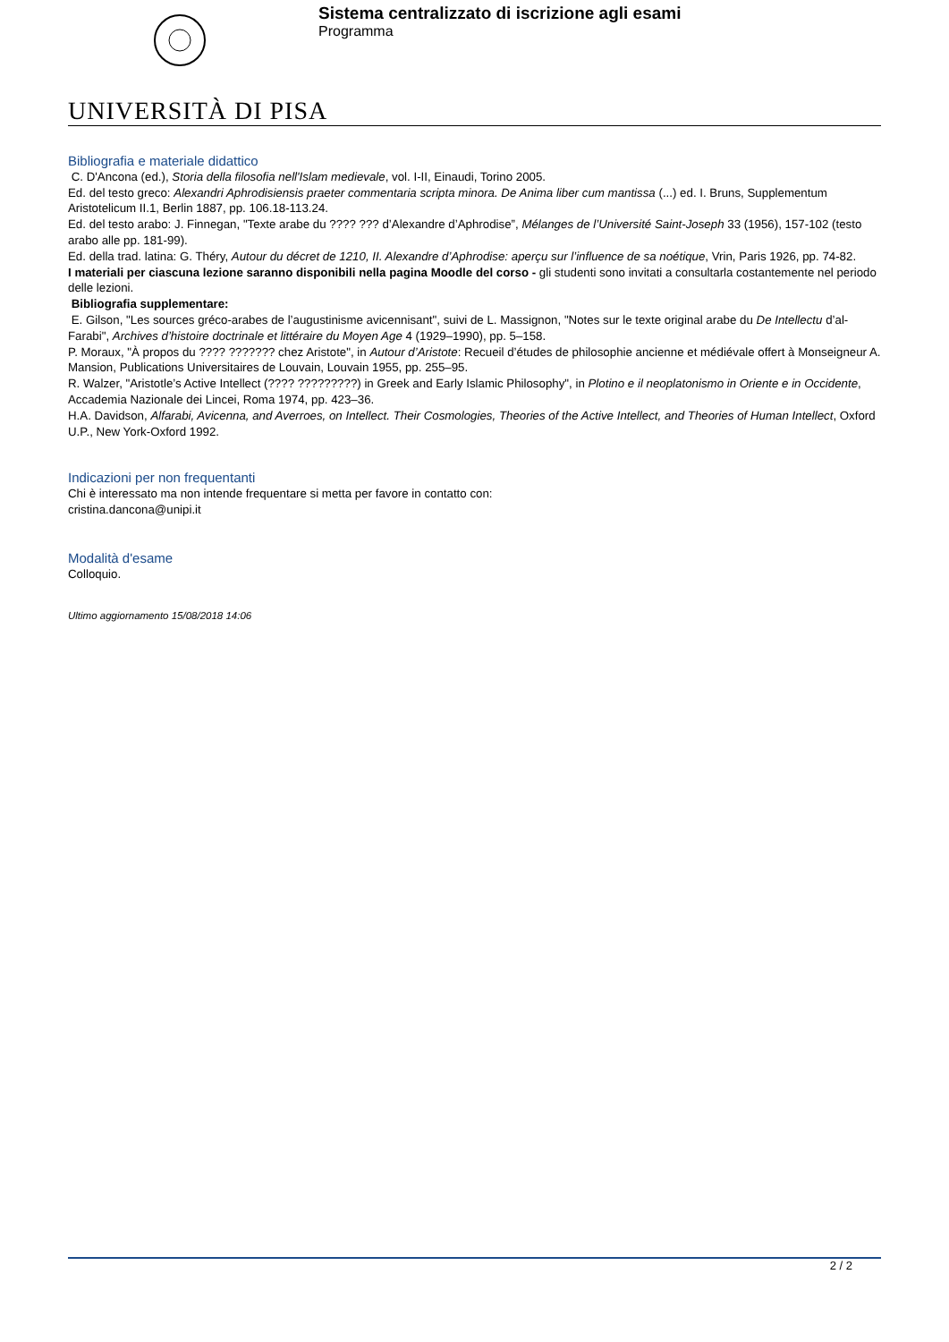Sistema centralizzato di iscrizione agli esami
Programma
UNIVERSITÀ DI PISA
Bibliografia e materiale didattico
C. D'Ancona (ed.), Storia della filosofia nell'Islam medievale, vol. I-II, Einaudi, Torino 2005.
Ed. del testo greco: Alexandri Aphrodisiensis praeter commentaria scripta minora. De Anima liber cum mantissa (...) ed. I. Bruns, Supplementum Aristotelicum II.1, Berlin 1887, pp. 106.18-113.24.
Ed. del testo arabo: J. Finnegan, "Texte arabe du ???? ??? d’Alexandre d’Aphrodise”, Mélanges de l’Université Saint-Joseph 33 (1956), 157-102 (testo arabo alle pp. 181-99).
Ed. della trad. latina: G. Théry, Autour du décret de 1210, II. Alexandre d’Aphrodise: aperçu sur l’influence de sa noétique, Vrin, Paris 1926, pp. 74-82.
I materiali per ciascuna lezione saranno disponibili nella pagina Moodle del corso - gli studenti sono invitati a consultarla costantemente nel periodo delle lezioni.
Bibliografia supplementare:
E. Gilson, "Les sources gréco-arabes de l’augustinisme avicennisant", suivi de L. Massignon, "Notes sur le texte original arabe du De Intellectu d’al-Farabi", Archives d’histoire doctrinale et littéraire du Moyen Age 4 (1929–1990), pp. 5–158.
P. Moraux, "À propos du ???? ??????? chez Aristote", in Autour d’Aristote: Recueil d’études de philosophie ancienne et médiévale offert à Monseigneur A. Mansion, Publications Universitaires de Louvain, Louvain 1955, pp. 255–95.
R. Walzer, "Aristotle’s Active Intellect (???? ?????????) in Greek and Early Islamic Philosophy", in Plotino e il neoplatonismo in Oriente e in Occidente, Accademia Nazionale dei Lincei, Roma 1974, pp. 423–36.
H.A. Davidson, Alfarabi, Avicenna, and Averroes, on Intellect. Their Cosmologies, Theories of the Active Intellect, and Theories of Human Intellect, Oxford U.P., New York-Oxford 1992.
Indicazioni per non frequentanti
Chi è interessato ma non intende frequentare si metta per favore in contatto con:
cristina.dancona@unipi.it
Modalità d'esame
Colloquio.
Ultimo aggiornamento 15/08/2018 14:06
2 / 2